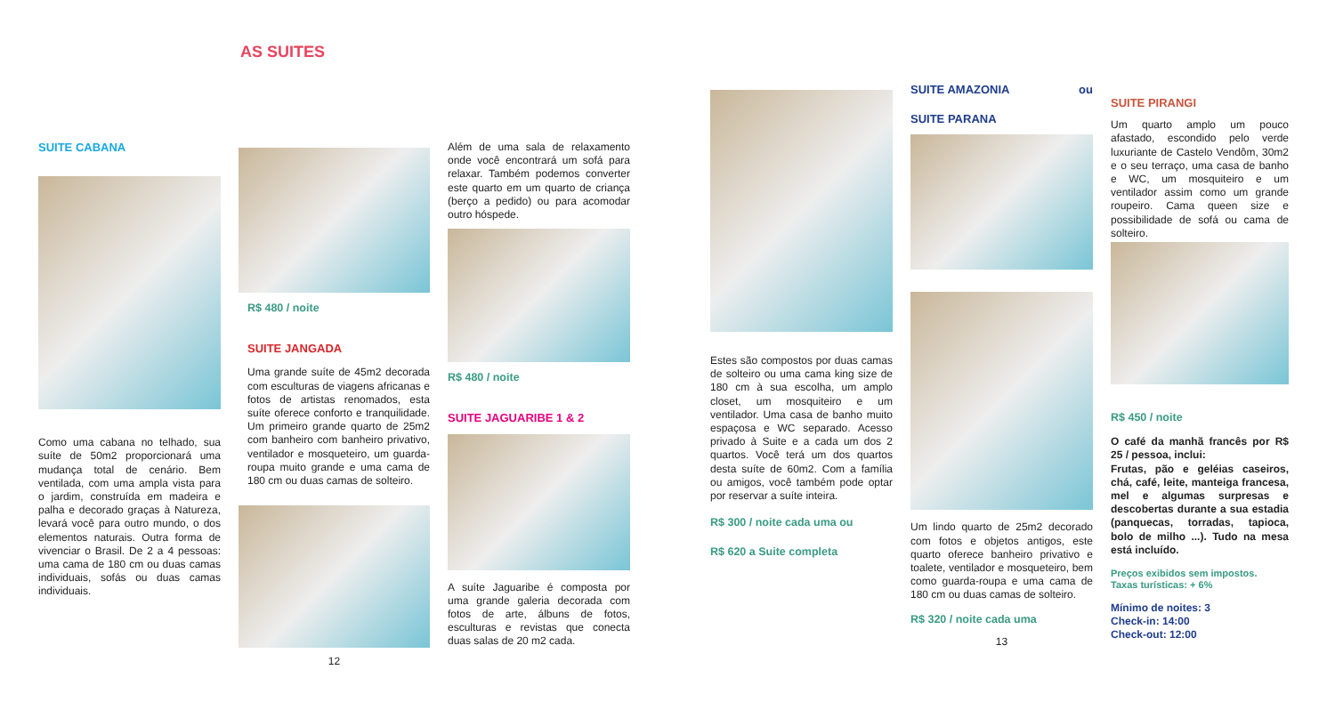AS SUITES
SUITE CABANA
Como uma cabana no telhado, sua suíte de 50m2 proporcionará uma mudança total de cenário. Bem ventilada, com uma ampla vista para o jardim, construída em madeira e palha e decorado graças à Natureza, levará você para outro mundo, o dos elementos naturais. Outra forma de vivenciar o Brasil. De 2 a 4 pessoas: uma cama de 180 cm ou duas camas individuais, sofás ou duas camas individuais.
R$ 480 / noite
SUITE JANGADA
Uma grande suíte de 45m2 decorada com esculturas de viagens africanas e fotos de artistas renomados, esta suíte oferece conforto e tranquilidade. Um primeiro grande quarto de 25m2 com banheiro com banheiro privativo, ventilador e mosqueteiro, um guarda-roupa muito grande e uma cama de 180 cm ou duas camas de solteiro.
12
Além de uma sala de relaxamento onde você encontrará um sofá para relaxar. Também podemos converter este quarto em um quarto de criança (berço a pedido) ou para acomodar outro hóspede.
R$ 480 / noite
SUITE JAGUARIBE 1 & 2
A suíte Jaguaribe é composta por uma grande galeria decorada com fotos de arte, álbuns de fotos, esculturas e revistas que conecta duas salas de 20 m2 cada.
Estes são compostos por duas camas de solteiro ou uma cama king size de 180 cm à sua escolha, um amplo closet, um mosquiteiro e um ventilador. Uma casa de banho muito espaçosa e WC separado. Acesso privado à Suite e a cada um dos 2 quartos. Você terá um dos quartos desta suíte de 60m2. Com a família ou amigos, você também pode optar por reservar a suíte inteira.
R$ 300 / noite cada uma ou
R$ 620 a Suite completa
SUITE AMAZONIA ou
SUITE PARANA
Um lindo quarto de 25m2 decorado com fotos e objetos antigos, este quarto oferece banheiro privativo e toalete, ventilador e mosqueteiro, bem como guarda-roupa e uma cama de 180 cm ou duas camas de solteiro.
R$ 320 / noite cada uma
13
SUITE PIRANGI
Um quarto amplo um pouco afastado, escondido pelo verde luxuriante de Castelo Vendôm, 30m2 e o seu terraço, uma casa de banho e WC, um mosquiteiro e um ventilador assim como um grande roupeiro. Cama queen size e possibilidade de sofá ou cama de solteiro.
R$ 450 / noite
O café da manhã francês por R$ 25 / pessoa, inclui:
Frutas, pão e geléias caseiros, chá, café, leite, manteiga francesa, mel e algumas surpresas e descobertas durante a sua estadia (panquecas, torradas, tapioca, bolo de milho ...). Tudo na mesa está incluído.
Preços exibidos sem impostos.
Taxas turísticas: + 6%
Mínimo de noites: 3
Check-in: 14:00
Check-out: 12:00